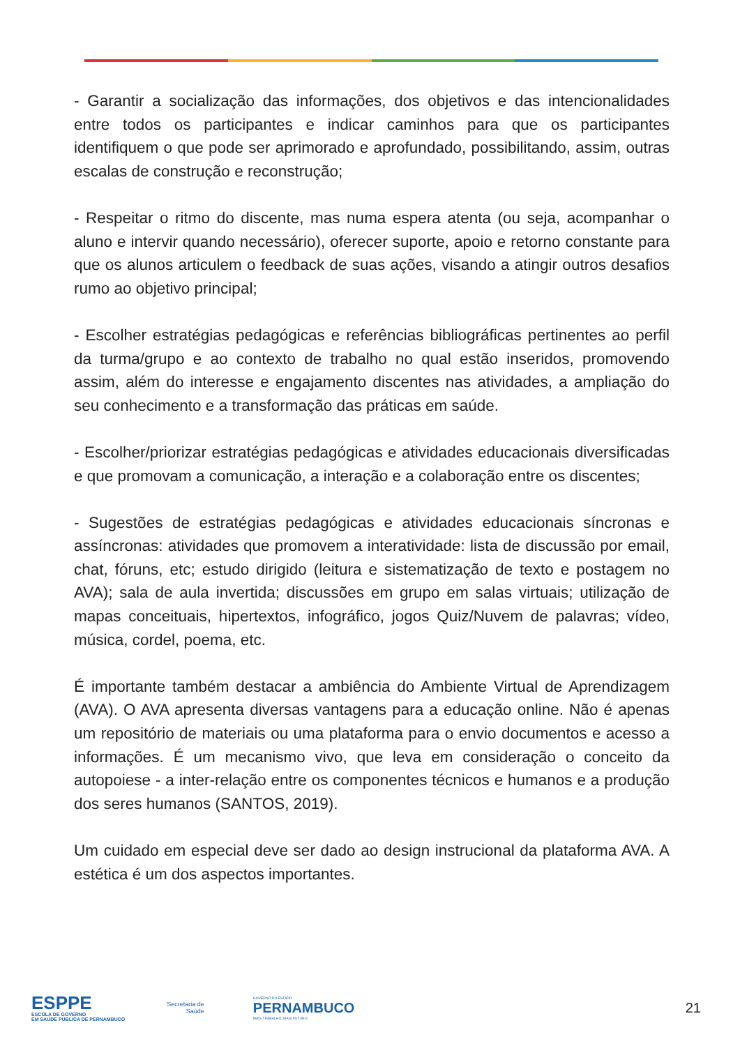- Garantir a socialização das informações, dos objetivos e das intencionalidades entre todos os participantes e indicar caminhos para que os participantes identifiquem o que pode ser aprimorado e aprofundado, possibilitando, assim, outras escalas de construção e reconstrução;
- Respeitar o ritmo do discente, mas numa espera atenta (ou seja, acompanhar o aluno e intervir quando necessário), oferecer suporte, apoio e retorno constante para que os alunos articulem o feedback de suas ações, visando a atingir outros desafios rumo ao objetivo principal;
- Escolher estratégias pedagógicas e referências bibliográficas pertinentes ao perfil da turma/grupo e ao contexto de trabalho no qual estão inseridos, promovendo assim, além do interesse e engajamento discentes nas atividades, a ampliação do seu conhecimento e a transformação das práticas em saúde.
- Escolher/priorizar estratégias pedagógicas e atividades educacionais diversificadas e que promovam a comunicação, a interação e a colaboração entre os discentes;
- Sugestões de estratégias pedagógicas e atividades educacionais síncronas e assíncronas: atividades que promovem a interatividade: lista de discussão por email, chat, fóruns, etc; estudo dirigido (leitura e sistematização de texto e postagem no AVA); sala de aula invertida; discussões em grupo em salas virtuais; utilização de mapas conceituais, hipertextos, infográfico, jogos Quiz/Nuvem de palavras; vídeo, música, cordel, poema, etc.
É importante também destacar a ambiência do Ambiente Virtual de Aprendizagem (AVA). O AVA apresenta diversas vantagens para a educação online. Não é apenas um repositório de materiais ou uma plataforma para o envio documentos e acesso a informações. É um mecanismo vivo, que leva em consideração o conceito da autopoiese - a inter-relação entre os componentes técnicos e humanos e a produção dos seres humanos (SANTOS, 2019).
Um cuidado em especial deve ser dado ao design instrucional da plataforma AVA. A estética é um dos aspectos importantes.
ESPPE
ESCOLA DE GOVERNO
EM SAÚDE PÚBLICA DE PERNAMBUCO
Secretaria de
Saúde
GOVERNO DO ESTADO
PERNAMBUCO
MAIS TRABALHO, MAIS FUTURO
21